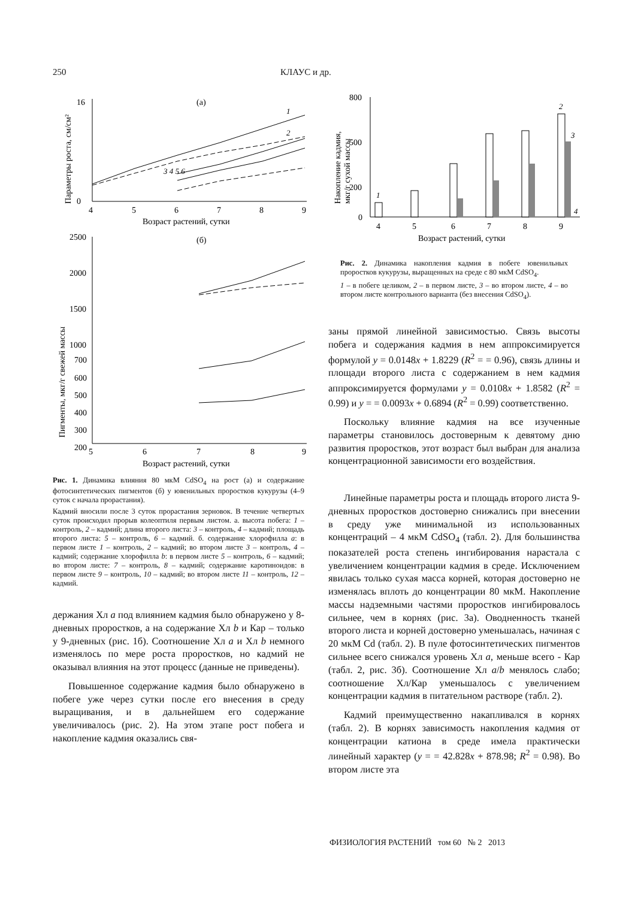250 КЛАУС и др.
(а)
0
16
4
5
6
7
8
9
Возраст растений, сутки
Параметры роста, см/см²
1
2
3 4 5 6
(б)
2500
2000
1500
1000
700
600
500
400
300
200
5
6
7
8
9
Возраст растений, сутки
Пигменты, мкг/г свежей массы
Рис. 1. Динамика влияния 80 мкМ CdSO<sub>4</sub> на рост (а) и содержание фотосинтетических пигментов (б) у ювенильных проростков кукурузы (4–9 суток с начала прорастания).
Кадмий вносили после 3 суток прорастания зерновок. В течение четвертых суток происходил прорыв колеоптиля первым листом. а. высота побега: 1 – контроль, 2 – кадмий; длина второго листа: 3 – контроль, 4 – кадмий; площадь второго листа: 5 – контроль, 6 – кадмий. б. содержание хлорофилла a: в первом листе 1 – контроль, 2 – кадмий; во втором листе 3 – контроль, 4 – кадмий; содержание хлорофилла b: в первом листе 5 – контроль, 6 – кадмий; во втором листе: 7 – контроль, 8 – кадмий; содержание каротиноидов: в первом листе 9 – контроль, 10 – кадмий; во втором листе 11 – контроль, 12 – кадмий.
держания Хл a под влиянием кадмия было обнаружено у 8-дневных проростков, а на содержание Хл b и Кар – только у 9-дневных (рис. 1б). Соотношение Хл a и Хл b немного изменялось по мере роста проростков, но кадмий не оказывал влияния на этот процесс (данные не приведены).
Повышенное содержание кадмия было обнаружено в побеге уже через сутки после его внесения в среду выращивания, и в дальнейшем его содержание увеличивалось (рис. 2). На этом этапе рост побега и накопление кадмия оказались свя-
800
500
200
0
Накопление кадмия,
мкг/г сухой массы
1
2
3
4
4
5
6
7
8
9
Возраст растений, сутки
Рис. 2. Динамика накопления кадмия в побеге ювенильных проростков кукурузы, выращенных на среде с 80 мкМ CdSO<sub>4</sub>.
1 – в побеге целиком, 2 – в первом листе, 3 – во втором листе, 4 – во втором листе контрольного варианта (без внесения CdSO<sub>4</sub>).
заны прямой линейной зависимостью. Связь высоты побега и содержания кадмия в нем аппроксимируется формулой y = 0.0148x + 1.8229 (R<sup>2</sup> = = 0.96), связь длины и площади второго листа с содержанием в нем кадмия аппроксимируется формулами y = 0.0108x + 1.8582 (R<sup>2</sup> = 0.99) и y = = 0.0093x + 0.6894 (R<sup>2</sup> = 0.99) соответственно.
Поскольку влияние кадмия на все изученные параметры становилось достоверным к девятому дню развития проростков, этот возраст был выбран для анализа концентрационной зависимости его воздействия.
Линейные параметры роста и площадь второго листа 9-дневных проростков достоверно снижались при внесении в среду уже минимальной из использованных концентраций – 4 мкМ CdSO<sub>4</sub> (табл. 2). Для большинства показателей роста степень ингибирования нарастала с увеличением концентрации кадмия в среде. Исключением явилась только сухая масса корней, которая достоверно не изменялась вплоть до концентрации 80 мкМ. Накопление массы надземными частями проростков ингибировалось сильнее, чем в корнях (рис. 3а). Оводненность тканей второго листа и корней достоверно уменьшалась, начиная с 20 мкМ Cd (табл. 2). В пуле фотосинтетических пигментов сильнее всего снижался уровень Хл a, меньше всего - Кар (табл. 2, рис. 3б). Соотношение Хл a/b менялось слабо; соотношение Хл/Кар уменьшалось с увеличением концентрации кадмия в питательном растворе (табл. 2).
Кадмий преимущественно накапливался в корнях (табл. 2). В корнях зависимость накопления кадмия от концентрации катиона в среде имела практически линейный характер (y = = 42.828x + 878.98; R<sup>2</sup> = 0.98). Во втором листе эта
ФИЗИОЛОГИЯ РАСТЕНИЙ том 60 № 2 2013